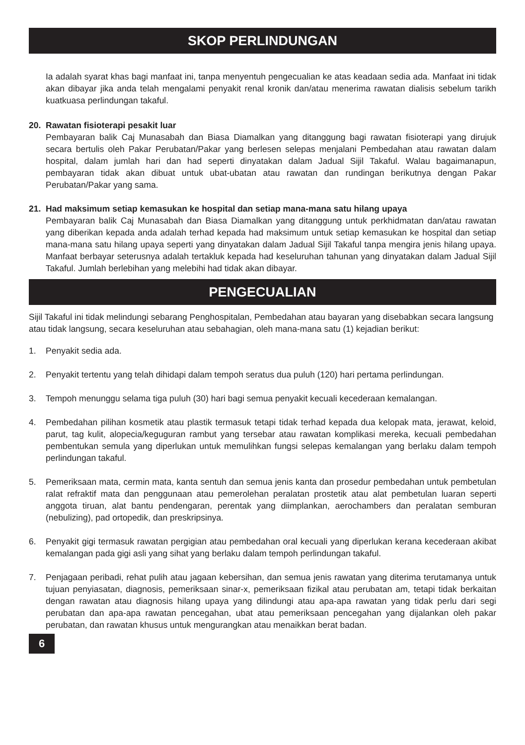SKOP PERLINDUNGAN
Ia adalah syarat khas bagi manfaat ini, tanpa menyentuh pengecualian ke atas keadaan sedia ada. Manfaat ini tidak akan dibayar jika anda telah mengalami penyakit renal kronik dan/atau menerima rawatan dialisis sebelum tarikh kuatkuasa perlindungan takaful.
20. Rawatan fisioterapi pesakit luar
Pembayaran balik Caj Munasabah dan Biasa Diamalkan yang ditanggung bagi rawatan fisioterapi yang dirujuk secara bertulis oleh Pakar Perubatan/Pakar yang berlesen selepas menjalani Pembedahan atau rawatan dalam hospital, dalam jumlah hari dan had seperti dinyatakan dalam Jadual Sijil Takaful. Walau bagaimanapun, pembayaran tidak akan dibuat untuk ubat-ubatan atau rawatan dan rundingan berikutnya dengan Pakar Perubatan/Pakar yang sama.
21. Had maksimum setiap kemasukan ke hospital dan setiap mana-mana satu hilang upaya
Pembayaran balik Caj Munasabah dan Biasa Diamalkan yang ditanggung untuk perkhidmatan dan/atau rawatan yang diberikan kepada anda adalah terhad kepada had maksimum untuk setiap kemasukan ke hospital dan setiap mana-mana satu hilang upaya seperti yang dinyatakan dalam Jadual Sijil Takaful tanpa mengira jenis hilang upaya. Manfaat berbayar seterusnya adalah tertakluk kepada had keseluruhan tahunan yang dinyatakan dalam Jadual Sijil Takaful. Jumlah berlebihan yang melebihi had tidak akan dibayar.
PENGECUALIAN
Sijil Takaful ini tidak melindungi sebarang Penghospitalan, Pembedahan atau bayaran yang disebabkan secara langsung atau tidak langsung, secara keseluruhan atau sebahagian, oleh mana-mana satu (1) kejadian berikut:
1. Penyakit sedia ada.
2. Penyakit tertentu yang telah dihidapi dalam tempoh seratus dua puluh (120) hari pertama perlindungan.
3. Tempoh menunggu selama tiga puluh (30) hari bagi semua penyakit kecuali kecederaan kemalangan.
4. Pembedahan pilihan kosmetik atau plastik termasuk tetapi tidak terhad kepada dua kelopak mata, jerawat, keloid, parut, tag kulit, alopecia/keguguran rambut yang tersebar atau rawatan komplikasi mereka, kecuali pembedahan pembentukan semula yang diperlukan untuk memulihkan fungsi selepas kemalangan yang berlaku dalam tempoh perlindungan takaful.
5. Pemeriksaan mata, cermin mata, kanta sentuh dan semua jenis kanta dan prosedur pembedahan untuk pembetulan ralat refraktif mata dan penggunaan atau pemerolehan peralatan prostetik atau alat pembetulan luaran seperti anggota tiruan, alat bantu pendengaran, perentak yang diimplankan, aerochambers dan peralatan semburan (nebulizing), pad ortopedik, dan preskripsinya.
6. Penyakit gigi termasuk rawatan pergigian atau pembedahan oral kecuali yang diperlukan kerana kecederaan akibat kemalangan pada gigi asli yang sihat yang berlaku dalam tempoh perlindungan takaful.
7. Penjagaan peribadi, rehat pulih atau jagaan kebersihan, dan semua jenis rawatan yang diterima terutamanya untuk tujuan penyiasatan, diagnosis, pemeriksaan sinar-x, pemeriksaan fizikal atau perubatan am, tetapi tidak berkaitan dengan rawatan atau diagnosis hilang upaya yang dilindungi atau apa-apa rawatan yang tidak perlu dari segi perubatan dan apa-apa rawatan pencegahan, ubat atau pemeriksaan pencegahan yang dijalankan oleh pakar perubatan, dan rawatan khusus untuk mengurangkan atau menaikkan berat badan.
6